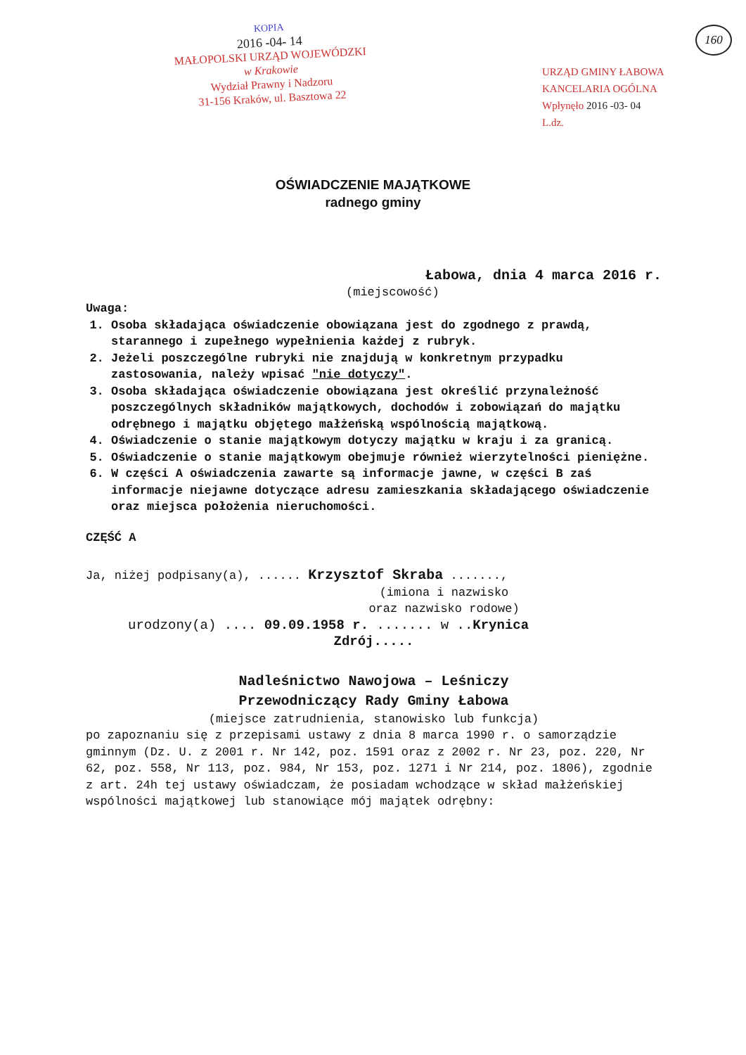160
KOPIA
2016 -04- 14
MAŁOPOLSKI URZĄD WOJEWÓDZKI
w Krakowie
Wydział Prawny i Nadzoru
31-156 Kraków, ul. Basztowa 22
URZĄD GMINY ŁABOWA
KANCELARIA OGÓLNA
Wpłynęło 2016 -03- 04
L.dz.
OŚWIADCZENIE MAJĄTKOWE
radnego gminy
Łabowa, dnia 4 marca 2016 r.
(miejscowość)
Uwaga:
1. Osoba składająca oświadczenie obowiązana jest do zgodnego z prawdą, starannego i zupełnego wypełnienia każdej z rubryk.
2. Jeżeli poszczególne rubryki nie znajdują w konkretnym przypadku zastosowania, należy wpisać "nie dotyczy".
3. Osoba składająca oświadczenie obowiązana jest określić przynależność poszczególnych składników majątkowych, dochodów i zobowiązań do majątku odrębnego i majątku objętego małżeńską wspólnością majątkową.
4. Oświadczenie o stanie majątkowym dotyczy majątku w kraju i za granicą.
5. Oświadczenie o stanie majątkowym obejmuje również wierzytelności pieniężne.
6. W części A oświadczenia zawarte są informacje jawne, w części B zaś informacje niejawne dotyczące adresu zamieszkania składającego oświadczenie oraz miejsca położenia nieruchomości.
CZĘŚĆ A
Ja, niżej podpisany(a), ...... Krzysztof Skraba .......,
(imiona i nazwisko
oraz nazwisko rodowe)
urodzony(a) .... 09.09.1958 r. ....... w ..Krynica
Zdrój.....
Nadleśnictwo Nawojowa – Leśniczy
Przewodniczący Rady Gminy Łabowa
(miejsce zatrudnienia, stanowisko lub funkcja)
po zapoznaniu się z przepisami ustawy z dnia 8 marca 1990 r. o samorządzie gminnym (Dz. U. z 2001 r. Nr 142, poz. 1591 oraz z 2002 r. Nr 23, poz. 220, Nr 62, poz. 558, Nr 113, poz. 984, Nr 153, poz. 1271 i Nr 214, poz. 1806), zgodnie z art. 24h tej ustawy oświadczam, że posiadam wchodzące w skład małżeńskiej wspólności majątkowej lub stanowiące mój majątek odrębny: